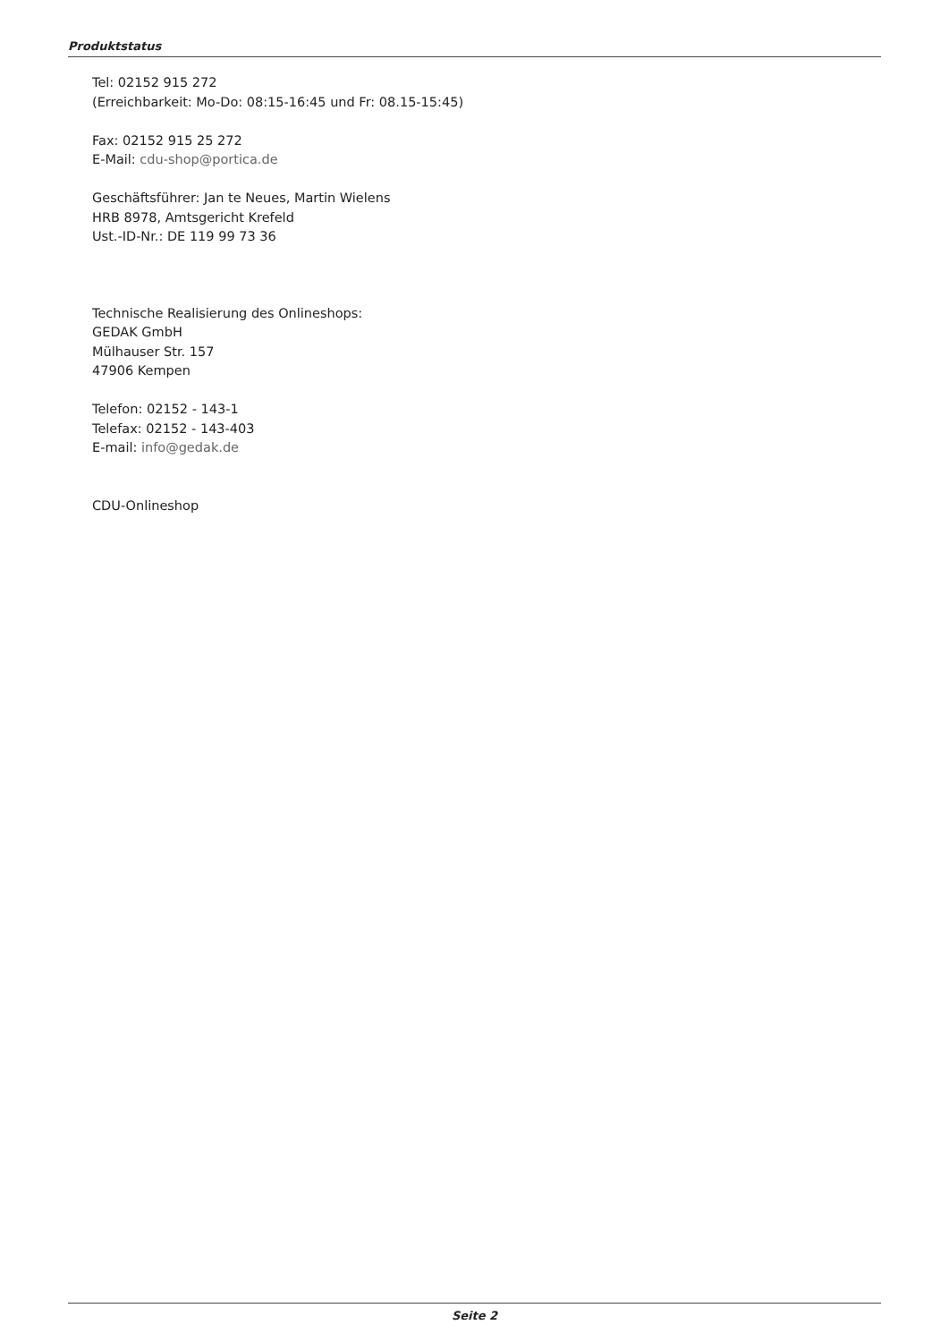Produktstatus
Tel: 02152 915 272
(Erreichbarkeit: Mo-Do: 08:15-16:45 und Fr: 08.15-15:45)
Fax: 02152 915 25 272
E-Mail: cdu-shop@portica.de
Geschäftsführer: Jan te Neues, Martin Wielens
HRB 8978, Amtsgericht Krefeld
Ust.-ID-Nr.: DE 119 99 73 36
Technische Realisierung des Onlineshops:
GEDAK GmbH
Mülhauser Str. 157
47906 Kempen
Telefon: 02152 - 143-1
Telefax: 02152 - 143-403
E-mail: info@gedak.de
CDU-Onlineshop
Seite 2